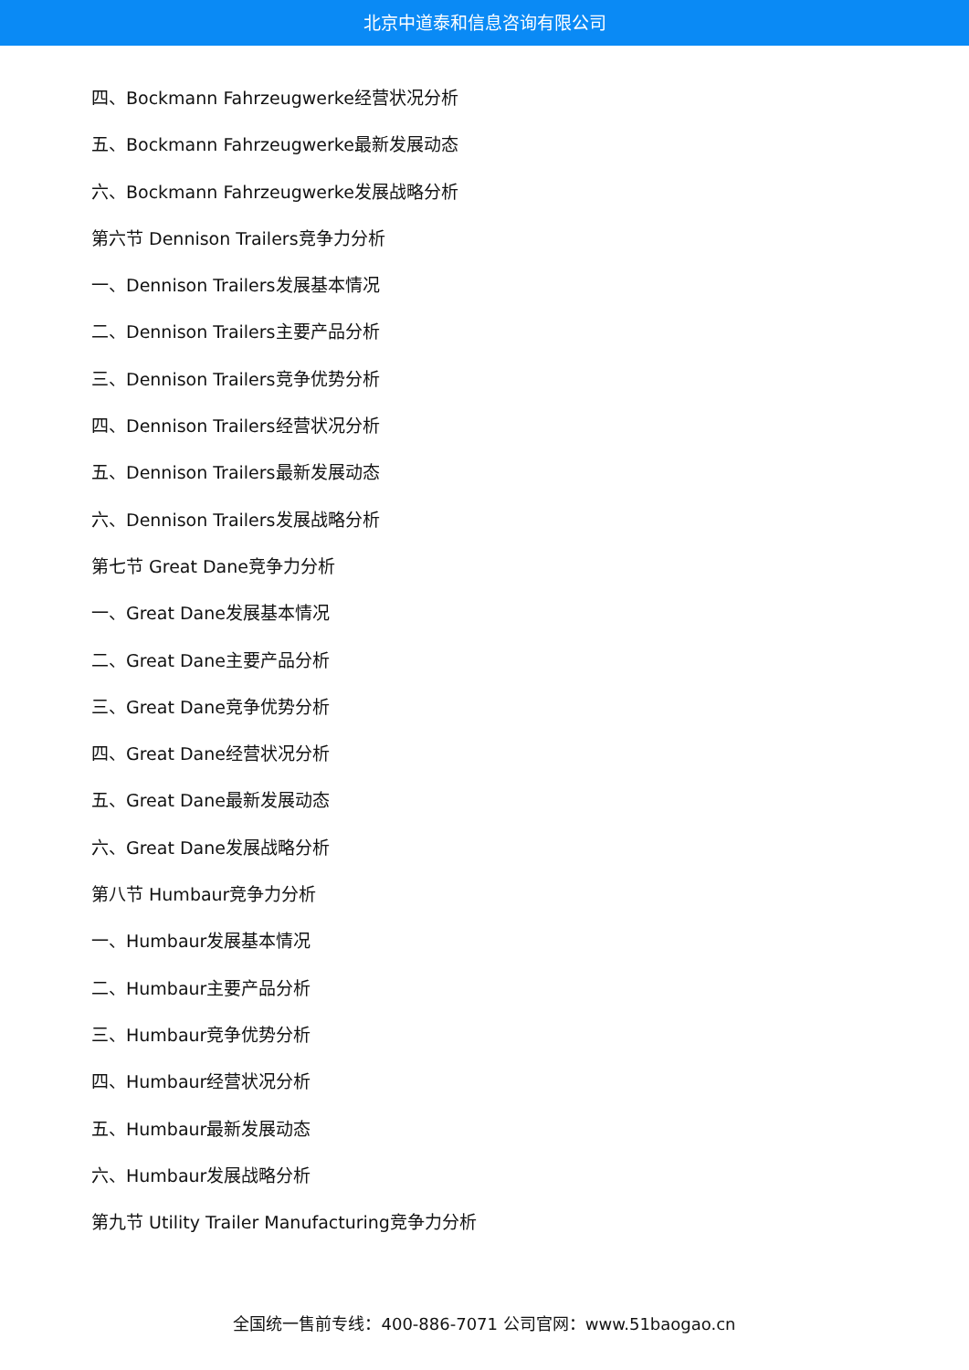北京中道泰和信息咨询有限公司
四、Bockmann Fahrzeugwerke经营状况分析
五、Bockmann Fahrzeugwerke最新发展动态
六、Bockmann Fahrzeugwerke发展战略分析
第六节 Dennison Trailers竞争力分析
一、Dennison Trailers发展基本情况
二、Dennison Trailers主要产品分析
三、Dennison Trailers竞争优势分析
四、Dennison Trailers经营状况分析
五、Dennison Trailers最新发展动态
六、Dennison Trailers发展战略分析
第七节 Great Dane竞争力分析
一、Great Dane发展基本情况
二、Great Dane主要产品分析
三、Great Dane竞争优势分析
四、Great Dane经营状况分析
五、Great Dane最新发展动态
六、Great Dane发展战略分析
第八节 Humbaur竞争力分析
一、Humbaur发展基本情况
二、Humbaur主要产品分析
三、Humbaur竞争优势分析
四、Humbaur经营状况分析
五、Humbaur最新发展动态
六、Humbaur发展战略分析
第九节 Utility Trailer Manufacturing竞争力分析
全国统一售前专线：400-886-7071 公司官网：www.51baogao.cn